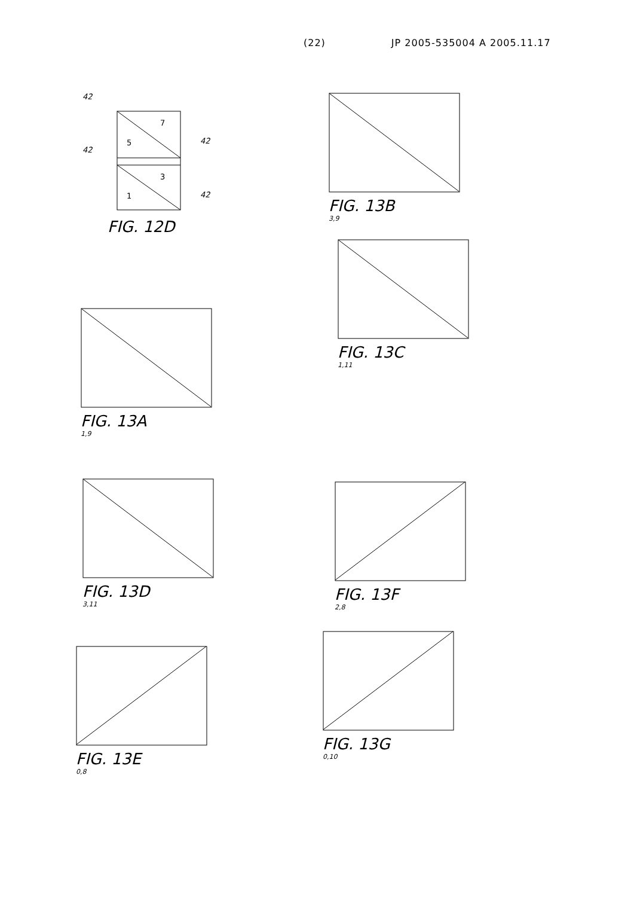(22) JP 2005-535004 A 2005.11.17
7
5
3
1
42
42
42
42
FIG. 12D
FIG. 13B
3,9
FIG. 13C
1,11
FIG. 13A
1,9
FIG. 13D
3,11
FIG. 13F
2,8
FIG. 13E
0,8
FIG. 13G
0,10